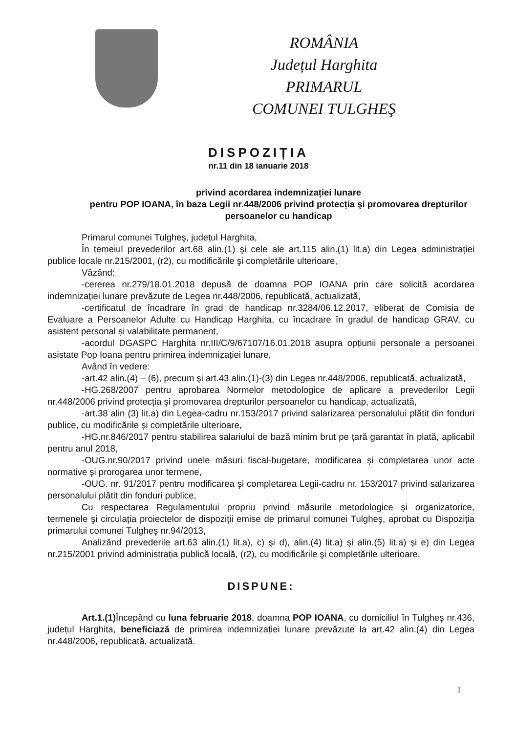ROMÂNIA
Județul Harghita
PRIMARUL
COMUNEI TULGHEŞ
DISPOZIȚIA
nr.11 din 18 ianuarie 2018
privind acordarea indemnizației lunare
pentru POP IOANA, în baza Legii nr.448/2006 privind protecția şi promovarea drepturilor persoanelor cu handicap
Primarul comunei Tulgheş, județul Harghita,
În temeiul prevederilor art.68 alin.(1) şi cele ale art.115 alin.(1) lit.a) din Legea administrației publice locale nr.215/2001, (r2), cu modificările şi completările ulterioare,
Văzând:
-cererea nr.279/18.01.2018 depusă de doamna POP IOANA prin care solicită acordarea indemnizației lunare prevăzute de Legea nr.448/2006, republicată, actualizată,
-certificatul de încadrare în grad de handicap nr.3284/06.12.2017, eliberat de Comisia de Evaluare a Persoanelor Adulte cu Handicap Harghita, cu încadrare în gradul de handicap GRAV, cu asistent personal și valabilitate permanent,
-acordul DGASPC Harghita nr.III/C/9/67107/16.01.2018 asupra opțiunii personale a persoanei asistate Pop Ioana pentru primirea indemnizației lunare,
Având în vedere:
-art.42 alin.(4) – (6), precum şi art.43 alin.(1)-(3) din Legea nr.448/2006, republicată, actualizată,
-HG.268/2007 pentru aprobarea Normelor metodologice de aplicare a prevederilor Legii nr.448/2006 privind protecția şi promovarea drepturilor persoanelor cu handicap, actualizată,
-art.38 alin (3) lit.a) din Legea-cadru nr.153/2017 privind salarizarea personalului plătit din fonduri publice, cu modificările și completările ulterioare,
-HG.nr.846/2017 pentru stabilirea salariului de bază minim brut pe țară garantat în plată, aplicabil pentru anul 2018,
-OUG.nr.90/2017 privind unele măsuri fiscal-bugetare, modificarea şi completarea unor acte normative şi prorogarea unor termene,
-OUG. nr. 91/2017 pentru modificarea şi completarea Legii-cadru nr. 153/2017 privind salarizarea personalului plătit din fonduri publice,
Cu respectarea Regulamentului propriu privind măsurile metodologice şi organizatorice, termenele şi circulația proiectelor de dispoziții emise de primarul comunei Tulgheş, aprobat cu Dispoziția primarului comunei Tulgheş nr.94/2013,
Analizând prevederile art.63 alin.(1) lit.a), c) şi d), alin.(4) lit.a) şi alin.(5) lit.a) şi e) din Legea nr.215/2001 privind administrația publică locală, (r2), cu modificările şi completările ulterioare,
DISPUNE:
Art.1.(1) Începând cu luna februarie 2018, doamna POP IOANA, cu domiciliul în Tulgheş nr.436, județul Harghita, beneficiază de primirea indemnizației lunare prevăzute la art.42 alin.(4) din Legea nr.448/2006, republicată, actualizată.
1